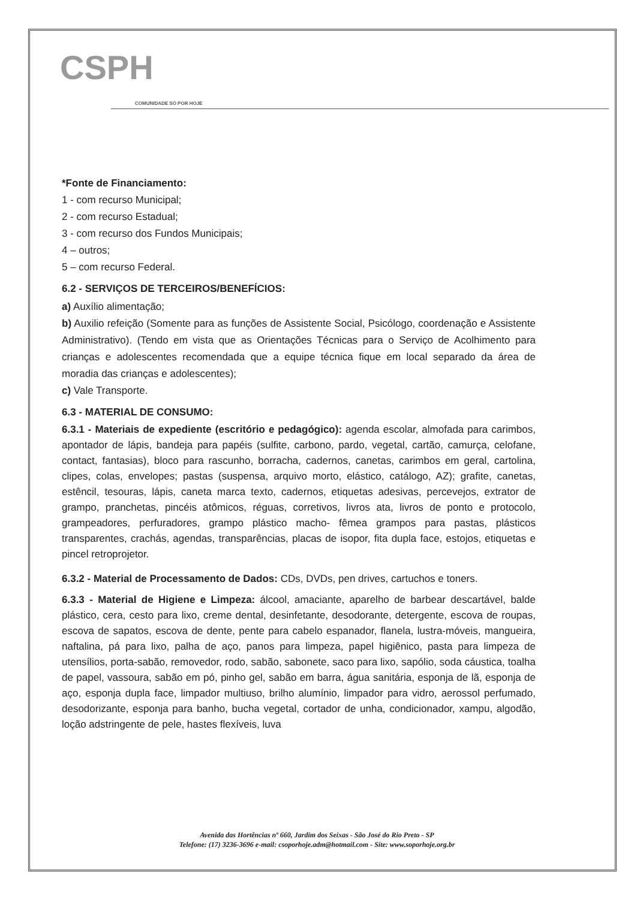CSPH
COMUNIDADE SÓ POR HOJE
*Fonte de Financiamento:
1 - com recurso Municipal;
2 - com recurso Estadual;
3 - com recurso dos Fundos Municipais;
4 – outros;
5 – com recurso Federal.
6.2 - SERVIÇOS DE TERCEIROS/BENEFÍCIOS:
a) Auxílio alimentação;
b) Auxilio refeição (Somente para as funções de Assistente Social, Psicólogo, coordenação e Assistente Administrativo). (Tendo em vista que as Orientações Técnicas para o Serviço de Acolhimento para crianças e adolescentes recomendada que a equipe técnica fique em local separado da área de moradia das crianças e adolescentes);
c) Vale Transporte.
6.3 - MATERIAL DE CONSUMO:
6.3.1 - Materiais de expediente (escritório e pedagógico): agenda escolar, almofada para carimbos, apontador de lápis, bandeja para papéis (sulfite, carbono, pardo, vegetal, cartão, camurça, celofane, contact, fantasias), bloco para rascunho, borracha, cadernos, canetas, carimbos em geral, cartolina, clipes, colas, envelopes; pastas (suspensa, arquivo morto, elástico, catálogo, AZ); grafite, canetas, estêncil, tesouras, lápis, caneta marca texto, cadernos, etiquetas adesivas, percevejos, extrator de grampo, pranchetas, pincéis atômicos, réguas, corretivos, livros ata, livros de ponto e protocolo, grampeadores, perfuradores, grampo plástico macho- fêmea grampos para pastas, plásticos transparentes, crachás, agendas, transparências, placas de isopor, fita dupla face, estojos, etiquetas e pincel retroprojetor.
6.3.2 - Material de Processamento de Dados: CDs, DVDs, pen drives, cartuchos e toners.
6.3.3 - Material de Higiene e Limpeza: álcool, amaciante, aparelho de barbear descartável, balde plástico, cera, cesto para lixo, creme dental, desinfetante, desodorante, detergente, escova de roupas, escova de sapatos, escova de dente, pente para cabelo espanador, flanela, lustra-móveis, mangueira, naftalina, pá para lixo, palha de aço, panos para limpeza, papel higiênico, pasta para limpeza de utensílios, porta-sabão, removedor, rodo, sabão, sabonete, saco para lixo, sapólio, soda cáustica, toalha de papel, vassoura, sabão em pó, pinho gel, sabão em barra, água sanitária, esponja de lã, esponja de aço, esponja dupla face, limpador multiuso, brilho alumínio, limpador para vidro, aerossol perfumado, desodorizante, esponja para banho, bucha vegetal, cortador de unha, condicionador, xampu, algodão, loção adstringente de pele, hastes flexíveis, luva
Avenida das Hortências nº 660, Jardim dos Seixas - São José do Rio Preto - SP
Telefone: (17) 3236-3696 e-mail: csoporhoje.adm@hotmail.com - Site: www.soporhoje.org.br